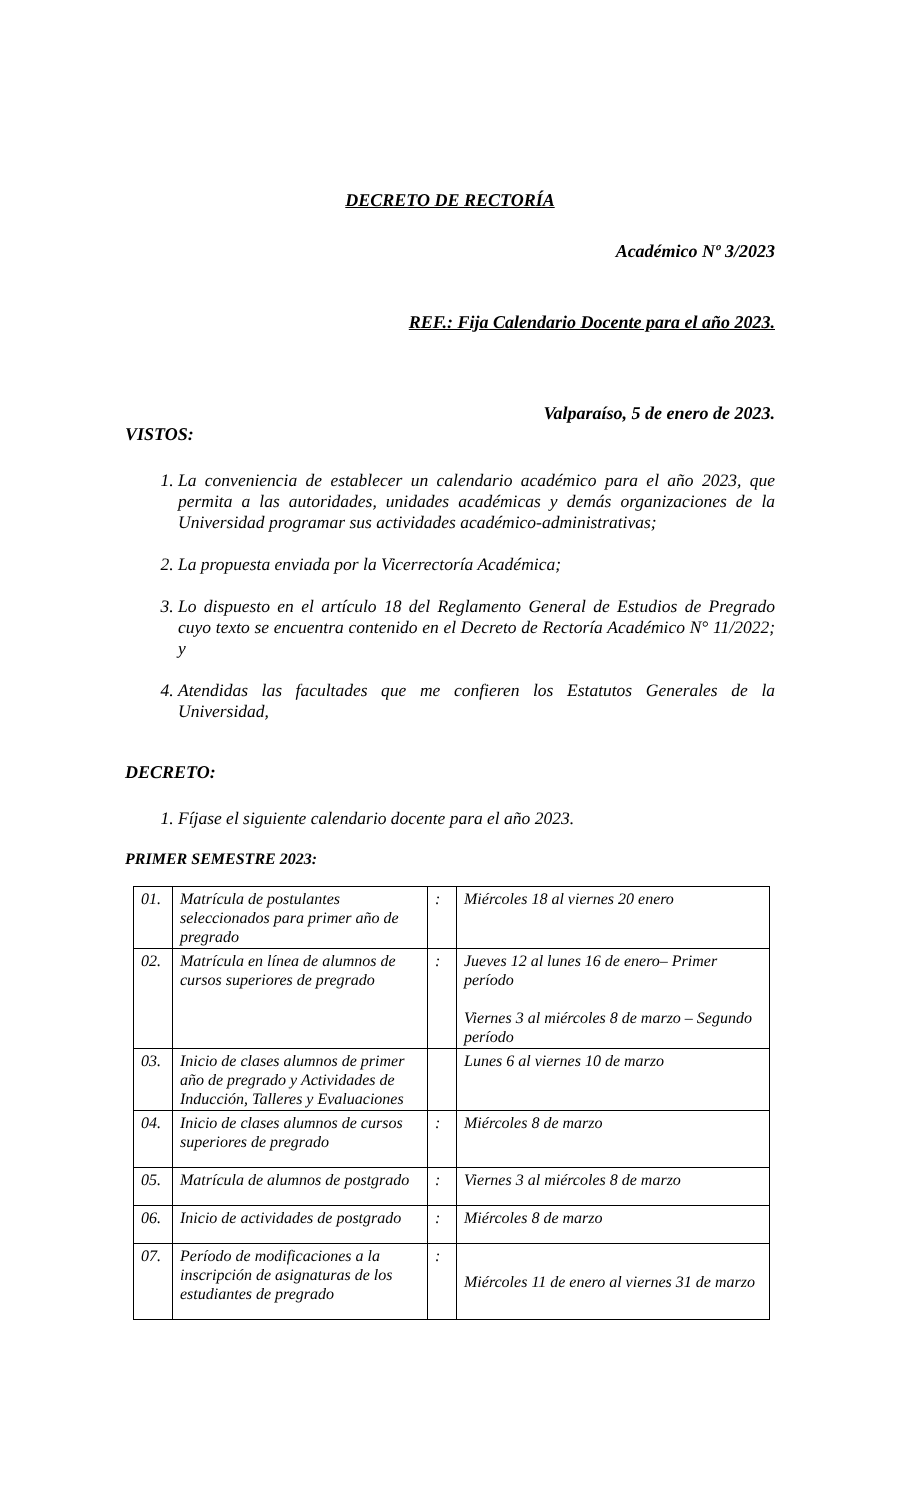DECRETO DE RECTORÍA
Académico Nº 3/2023
REF.: Fija Calendario Docente para el año 2023.
Valparaíso, 5 de enero de 2023.
VISTOS:
1. La conveniencia de establecer un calendario académico para el año 2023, que permita a las autoridades, unidades académicas y demás organizaciones de la Universidad programar sus actividades académico-administrativas;
2. La propuesta enviada por la Vicerrectoría Académica;
3. Lo dispuesto en el artículo 18 del Reglamento General de Estudios de Pregrado cuyo texto se encuentra contenido en el Decreto de Rectoría Académico N° 11/2022; y
4. Atendidas las facultades que me confieren los Estatutos Generales de la Universidad,
DECRETO:
1. Fíjase el siguiente calendario docente para el año 2023.
PRIMER SEMESTRE 2023:
| 01. | Matrícula de postulantes seleccionados para primer año de pregrado | : | Miércoles 18 al viernes 20 enero |
| 02. | Matrícula en línea de alumnos de cursos superiores de pregrado | : | Jueves 12 al lunes 16 de enero– Primer período Viernes 3 al miércoles 8 de marzo – Segundo período |
| 03. | Inicio de clases alumnos de primer año de pregrado y Actividades de Inducción, Talleres y Evaluaciones | | Lunes 6 al viernes 10 de marzo |
| 04. | Inicio de clases alumnos de cursos superiores de pregrado | : | Miércoles 8 de marzo |
| 05. | Matrícula de alumnos de postgrado | : | Viernes 3 al miércoles 8 de marzo |
| 06. | Inicio de actividades de postgrado | : | Miércoles 8 de marzo |
| 07. | Período de modificaciones a la inscripción de asignaturas de los estudiantes de pregrado | : | Miércoles 11 de enero al viernes 31 de marzo |